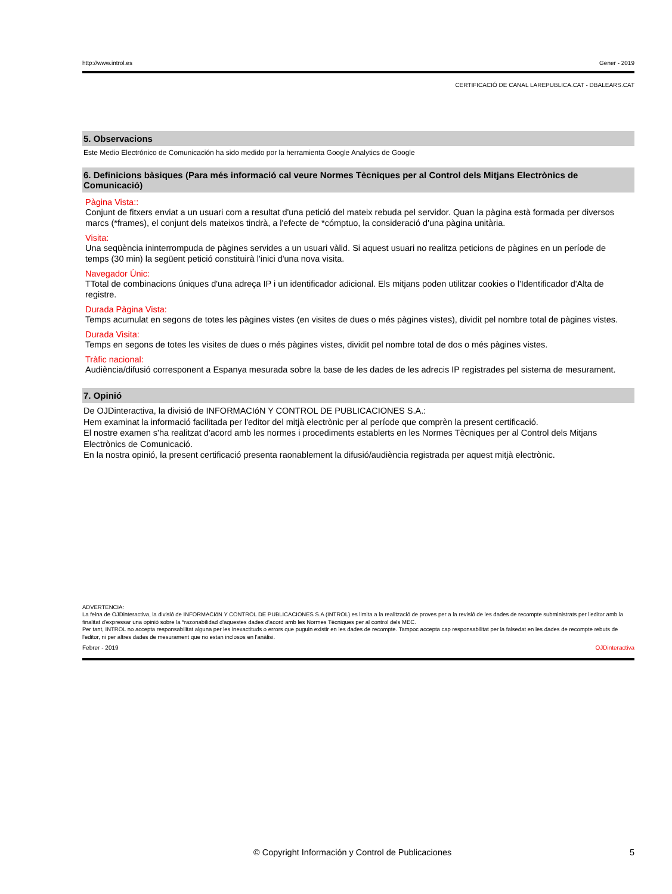http://www.introl.es Gener - 2019
CERTIFICACIÓ DE CANAL LAREPUBLICA.CAT - DBALEARS.CAT
5. Observacions
Este Medio Electrónico de Comunicación ha sido medido por la herramienta Google Analytics de Google
6. Definicions bàsiques (Para més informació cal veure Normes Tècniques per al Control dels Mitjans Electrònics de Comunicació)
Pàgina Vista::
Conjunt de fitxers enviat a un usuari com a resultat d'una petició del mateix rebuda pel servidor. Quan la pàgina està formada per diversos marcs (*frames), el conjunt dels mateixos tindrà, a l'efecte de *cómptuo, la consideració d'una pàgina unitària.
Visita:
Una seqüència ininterrompuda de pàgines servides a un usuari vàlid. Si aquest usuari no realitza peticions de pàgines en un període de temps (30 min) la següent petició constituirà l'inici d'una nova visita.
Navegador Únic:
TTotal de combinacions úniques d'una adreça IP i un identificador adicional. Els mitjans poden utilitzar cookies o l'Identificador d'Alta de registre.
Durada Pàgina Vista:
Temps acumulat en segons de totes les pàgines vistes (en visites de dues o més pàgines vistes), dividit pel nombre total de pàgines vistes.
Durada Visita:
Temps en segons de totes les visites de dues o més pàgines vistes, dividit pel nombre total de dos o més pàgines vistes.
Tràfic nacional:
Audiència/difusió corresponent a Espanya mesurada sobre la base de les dades de les adrecis IP registrades pel sistema de mesurament.
7. Opinió
De OJDinteractiva, la divisió de INFORMACIóN Y CONTROL DE PUBLICACIONES S.A.:
Hem examinat la informació facilitada per l'editor del mitjà electrònic per al període que comprèn la present certificació.
El nostre examen s'ha realitzat d'acord amb les normes i procediments establerts en les Normes Tècniques per al Control dels Mitjans Electrònics de Comunicació.
En la nostra opinió, la present certificació presenta raonablement la difusió/audiència registrada per aquest mitjà electrònic.
ADVERTENCIA:
La feina de OJDinteractiva, la divisió de INFORMACIóN Y CONTROL DE PUBLICACIONES S.A (INTROL) es limita a la realització de proves per a la revisió de les dades de recompte subministrats per l'editor amb la finalitat d'expressar una opinió sobre la *razonabilidad d'aquestes dades d'acord amb les Normes Tècniques per al control dels MEC.
Per tant, INTROL no accepta responsabilitat alguna per les inexactituds o errors que puguin existir en les dades de recompte. Tampoc accepta cap responsabilitat per la falsedat en les dades de recompte rebuts de l'editor, ni per altres dades de mesurament que no estan inclosos en l'anàlisi.
Febrer - 2019 OJDinteractiva
© Copyright Información y Control de Publicaciones 5